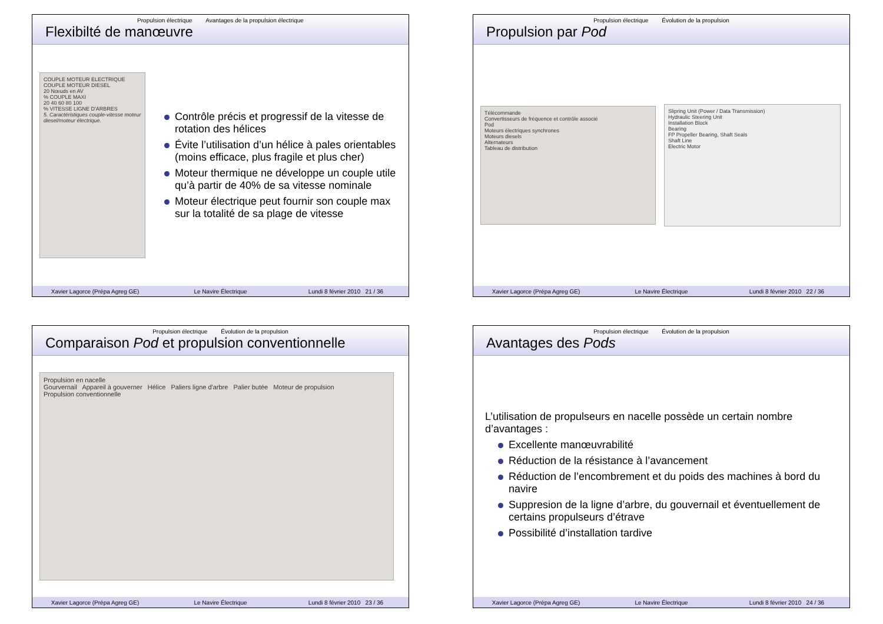Propulsion électrique Avantages de la propulsion électrique
Flexibilté de manœuvre
COUPLE MOTEUR ELECTRIQUE
COUPLE MOTEUR DIESEL
20 Nœuds en AV
% COUPLE MAXI
20 40 60 80 100
% VITESSE LIGNE D'ARBRES
5. Caractéristiques couple-vitesse moteur diesel/moteur électrique.
Contrôle précis et progressif de la vitesse de rotation des hélices
Évite l’utilisation d’un hélice à pales orientables (moins efficace, plus fragile et plus cher)
Moteur thermique ne développe un couple utile qu’à partir de 40% de sa vitesse nominale
Moteur électrique peut fournir son couple max sur la totalité de sa plage de vitesse
Xavier Lagorce (Prépa Agreg GE)
Le Navire Électrique Lundi 8 février 2010 21 / 36
Propulsion électrique Évolution de la propulsion
Propulsion par Pod
Télécommande
Convertisseurs de fréquence et contrôle associé
Pod
Moteurs électriques synchrones
Moteurs diesels
Alternateurs
Tableau de distribution
Slipring Unit (Power / Data Transmission)
Hydraulic Steering Unit
Installation Block
Bearing
FP Propeller Bearing, Shaft Seals
Shaft Line
Electric Motor
Xavier Lagorce (Prépa Agreg GE)
Le Navire Électrique Lundi 8 février 2010 22 / 36
Propulsion électrique Évolution de la propulsion
Comparaison Pod et propulsion conventionnelle
Propulsion en nacelle
Gourvernail Appareil à gouverner Hélice Paliers ligne d'arbre Palier butée Moteur de propulsion
Propulsion conventionnelle
Xavier Lagorce (Prépa Agreg GE)
Le Navire Électrique Lundi 8 février 2010 23 / 36
Propulsion électrique Évolution de la propulsion
Avantages des Pods
L’utilisation de propulseurs en nacelle possède un certain nombre d’avantages :
Excellente manœuvrabilité
Réduction de la résistance à l’avancement
Réduction de l’encombrement et du poids des machines à bord du navire
Suppresion de la ligne d’arbre, du gouvernail et éventuellement de certains propulseurs d’étrave
Possibilité d’installation tardive
Xavier Lagorce (Prépa Agreg GE)
Le Navire Électrique Lundi 8 février 2010 24 / 36